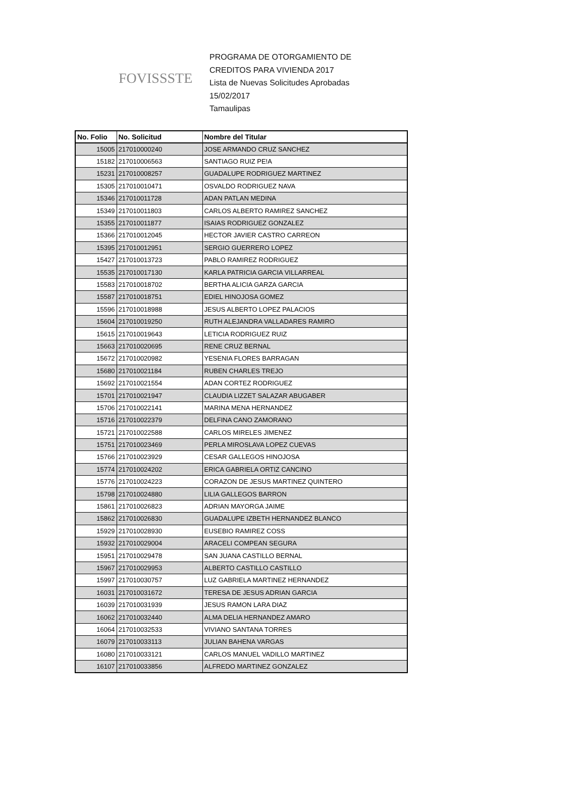FOVISSSTE
PROGRAMA DE OTORGAMIENTO DE
CREDITOS PARA VIVIENDA 2017
Lista de Nuevas Solicitudes Aprobadas
15/02/2017
Tamaulipas
| No. Folio | No. Solicitud | Nombre del Titular |
| --- | --- | --- |
| 15005 | 217010000240 | JOSE ARMANDO CRUZ SANCHEZ |
| 15182 | 217010006563 | SANTIAGO RUIZ PE!A |
| 15231 | 217010008257 | GUADALUPE RODRIGUEZ MARTINEZ |
| 15305 | 217010010471 | OSVALDO RODRIGUEZ NAVA |
| 15346 | 217010011728 | ADAN PATLAN MEDINA |
| 15349 | 217010011803 | CARLOS ALBERTO RAMIREZ SANCHEZ |
| 15355 | 217010011877 | ISAIAS RODRIGUEZ GONZALEZ |
| 15366 | 217010012045 | HECTOR JAVIER CASTRO CARREON |
| 15395 | 217010012951 | SERGIO GUERRERO LOPEZ |
| 15427 | 217010013723 | PABLO RAMIREZ RODRIGUEZ |
| 15535 | 217010017130 | KARLA PATRICIA GARCIA VILLARREAL |
| 15583 | 217010018702 | BERTHA ALICIA GARZA GARCIA |
| 15587 | 217010018751 | EDIEL HINOJOSA GOMEZ |
| 15596 | 217010018988 | JESUS ALBERTO LOPEZ PALACIOS |
| 15604 | 217010019250 | RUTH ALEJANDRA VALLADARES RAMIRO |
| 15615 | 217010019643 | LETICIA RODRIGUEZ RUIZ |
| 15663 | 217010020695 | RENE CRUZ BERNAL |
| 15672 | 217010020982 | YESENIA FLORES BARRAGAN |
| 15680 | 217010021184 | RUBEN CHARLES TREJO |
| 15692 | 217010021554 | ADAN CORTEZ RODRIGUEZ |
| 15701 | 217010021947 | CLAUDIA LIZZET SALAZAR ABUGABER |
| 15706 | 217010022141 | MARINA MENA HERNANDEZ |
| 15716 | 217010022379 | DELFINA CANO ZAMORANO |
| 15721 | 217010022588 | CARLOS MIRELES JIMENEZ |
| 15751 | 217010023469 | PERLA MIROSLAVA LOPEZ CUEVAS |
| 15766 | 217010023929 | CESAR GALLEGOS HINOJOSA |
| 15774 | 217010024202 | ERICA GABRIELA ORTIZ CANCINO |
| 15776 | 217010024223 | CORAZON DE JESUS MARTINEZ QUINTERO |
| 15798 | 217010024880 | LILIA GALLEGOS BARRON |
| 15861 | 217010026823 | ADRIAN MAYORGA JAIME |
| 15862 | 217010026830 | GUADALUPE IZBETH HERNANDEZ BLANCO |
| 15929 | 217010028930 | EUSEBIO RAMIREZ COSS |
| 15932 | 217010029004 | ARACELI COMPEAN SEGURA |
| 15951 | 217010029478 | SAN JUANA CASTILLO BERNAL |
| 15967 | 217010029953 | ALBERTO CASTILLO CASTILLO |
| 15997 | 217010030757 | LUZ GABRIELA MARTINEZ HERNANDEZ |
| 16031 | 217010031672 | TERESA DE JESUS ADRIAN GARCIA |
| 16039 | 217010031939 | JESUS RAMON LARA DIAZ |
| 16062 | 217010032440 | ALMA DELIA HERNANDEZ AMARO |
| 16064 | 217010032533 | VIVIANO SANTANA TORRES |
| 16079 | 217010033113 | JULIAN BAHENA VARGAS |
| 16080 | 217010033121 | CARLOS MANUEL VADILLO MARTINEZ |
| 16107 | 217010033856 | ALFREDO MARTINEZ GONZALEZ |